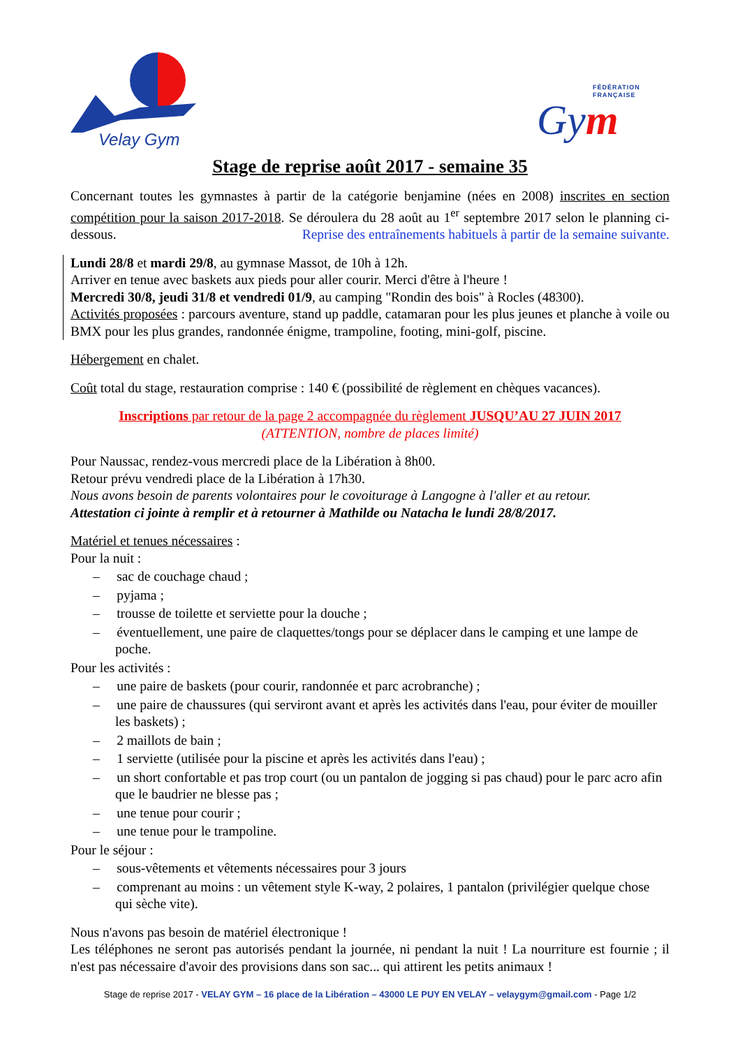Velay Gym
FÉDÉRATION
FRANÇAISE
Gym
Stage de reprise août 2017 - semaine 35
Concernant toutes les gymnastes à partir de la catégorie benjamine (nées en 2008) inscrites en section compétition pour la saison 2017-2018. Se déroulera du 28 août au 1<sup>er</sup> septembre 2017 selon le planning ci-dessous. Reprise des entraînements habituels à partir de la semaine suivante.
Lundi 28/8 et mardi 29/8, au gymnase Massot, de 10h à 12h.
Arriver en tenue avec baskets aux pieds pour aller courir. Merci d'être à l'heure !
Mercredi 30/8, jeudi 31/8 et vendredi 01/9, au camping "Rondin des bois" à Rocles (48300).
Activités proposées : parcours aventure, stand up paddle, catamaran pour les plus jeunes et planche à voile ou BMX pour les plus grandes, randonnée énigme, trampoline, footing, mini-golf, piscine.
Hébergement en chalet.
Coût total du stage, restauration comprise : 140 € (possibilité de règlement en chèques vacances).
Inscriptions par retour de la page 2 accompagnée du règlement JUSQU’AU 27 JUIN 2017
(ATTENTION, nombre de places limité)
Pour Naussac, rendez-vous mercredi place de la Libération à 8h00.
Retour prévu vendredi place de la Libération à 17h30.
Nous avons besoin de parents volontaires pour le covoiturage à Langogne à l'aller et au retour.
Attestation ci jointe à remplir et à retourner à Mathilde ou Natacha le lundi 28/8/2017.
Matériel et tenues nécessaires :
Pour la nuit :
– sac de couchage chaud ;
– pyjama ;
– trousse de toilette et serviette pour la douche ;
– éventuellement, une paire de claquettes/tongs pour se déplacer dans le camping et une lampe de poche.
Pour les activités :
– une paire de baskets (pour courir, randonnée et parc acrobranche) ;
– une paire de chaussures (qui serviront avant et après les activités dans l'eau, pour éviter de mouiller les baskets) ;
– 2 maillots de bain ;
– 1 serviette (utilisée pour la piscine et après les activités dans l'eau) ;
– un short confortable et pas trop court (ou un pantalon de jogging si pas chaud) pour le parc acro afin que le baudrier ne blesse pas ;
– une tenue pour courir ;
– une tenue pour le trampoline.
Pour le séjour :
– sous-vêtements et vêtements nécessaires pour 3 jours
– comprenant au moins : un vêtement style K-way, 2 polaires, 1 pantalon (privilégier quelque chose qui sèche vite).
Nous n'avons pas besoin de matériel électronique !
Les téléphones ne seront pas autorisés pendant la journée, ni pendant la nuit ! La nourriture est fournie ; il n'est pas nécessaire d'avoir des provisions dans son sac... qui attirent les petits animaux !
Stage de reprise 2017 - VELAY GYM – 16 place de la Libération – 43000 LE PUY EN VELAY – velaygym@gmail.com - Page 1/2